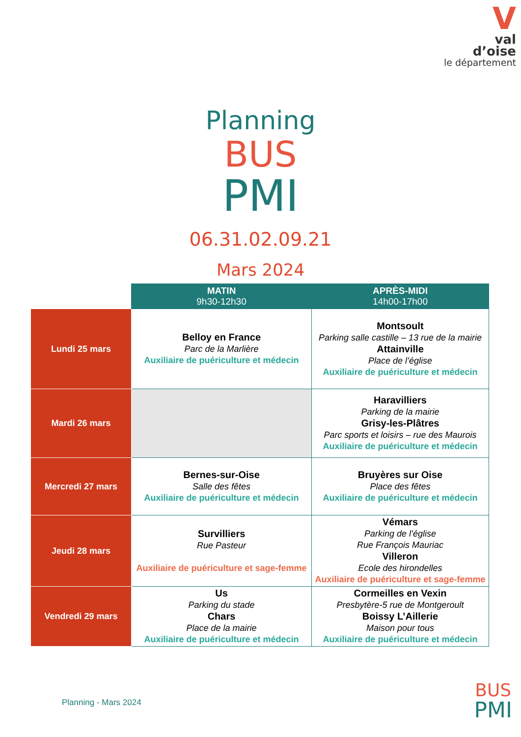V
val
d’oise
le département
Planning
BUS
PMI
06.31.02.09.21
Mars 2024
| | MATIN 9h30-12h30 | APRÈS-MIDI 14h00-17h00 |
| --- | --- | --- |
| Lundi 25 mars | Belloy en France Parc de la Marlière Auxiliaire de puériculture et médecin | Montsoult Parking salle castille – 13 rue de la mairie Attainville Place de l’église Auxiliaire de puériculture et médecin |
| Mardi 26 mars | | Haravilliers Parking de la mairie Grisy-les-Plâtres Parc sports et loisirs – rue des Maurois Auxiliaire de puériculture et médecin |
| Mercredi 27 mars | Bernes-sur-Oise Salle des fêtes Auxiliaire de puériculture et médecin | Bruyères sur Oise Place des fêtes Auxiliaire de puériculture et médecin |
| Jeudi 28 mars | Survilliers Rue Pasteur Auxiliaire de puériculture et sage-femme | Vémars Parking de l’église Rue François Mauriac Villeron Ecole des hirondelles Auxiliaire de puériculture et sage-femme |
| Vendredi 29 mars | Us Parking du stade Chars Place de la mairie Auxiliaire de puériculture et médecin | Cormeilles en Vexin Presbytère-5 rue de Montgeroult Boissy L’Aillerie Maison pour tous Auxiliaire de puériculture et médecin |
Planning - Mars 2024
BUS
PMI